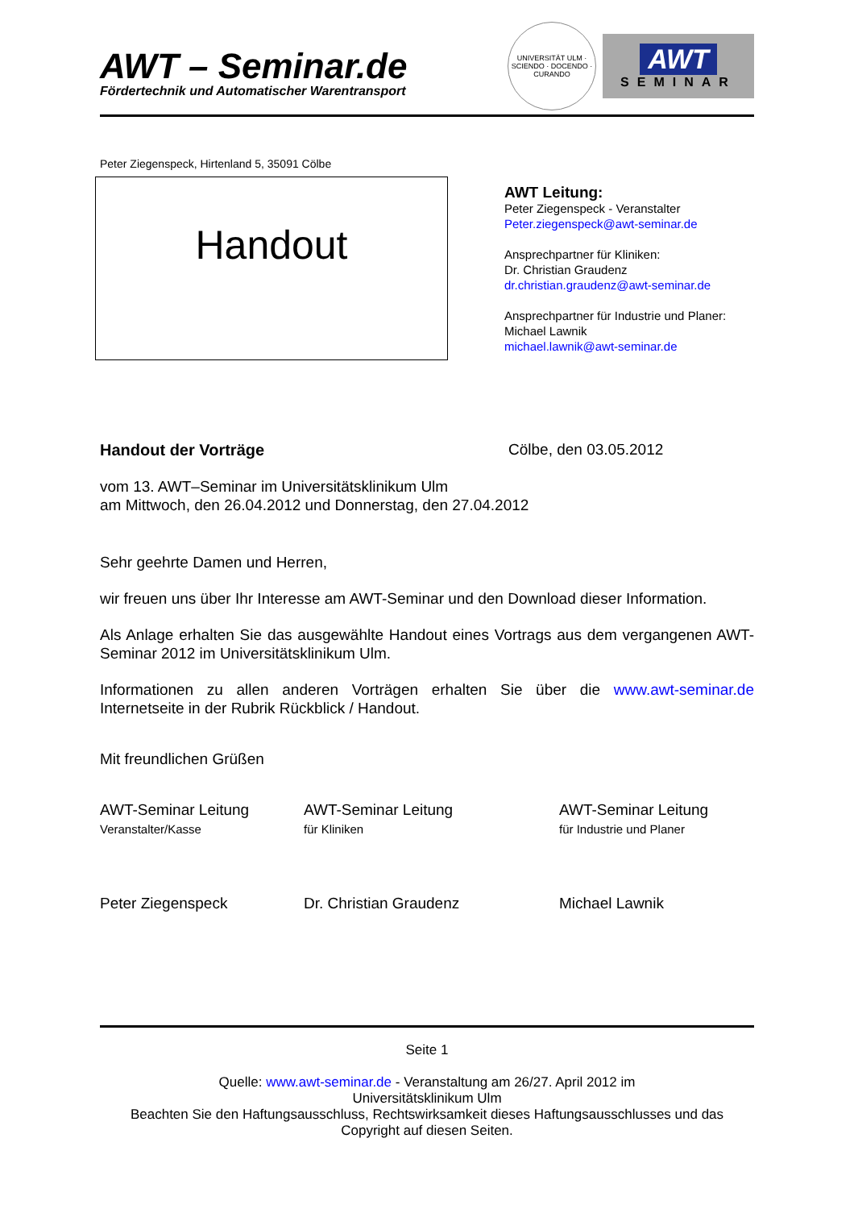AWT – Seminar.de
Fördertechnik und Automatischer Warentransport
UNIVERSITÄT ULM · SCIENDO · DOCENDO · CURANDO
AWT
SEMINAR
Peter Ziegenspeck, Hirtenland 5, 35091 Cölbe
Handout
AWT Leitung:
Peter Ziegenspeck - Veranstalter
Peter.ziegenspeck@awt-seminar.de
Ansprechpartner für Kliniken:
Dr. Christian Graudenz
dr.christian.graudenz@awt-seminar.de
Ansprechpartner für Industrie und Planer:
Michael Lawnik
michael.lawnik@awt-seminar.de
Handout der Vorträge Cölbe, den 03.05.2012
vom 13. AWT–Seminar im Universitätsklinikum Ulm
am Mittwoch, den 26.04.2012 und Donnerstag, den 27.04.2012
Sehr geehrte Damen und Herren,
wir freuen uns über Ihr Interesse am AWT-Seminar und den Download dieser Information.
Als Anlage erhalten Sie das ausgewählte Handout eines Vortrags aus dem vergangenen AWT-Seminar 2012 im Universitätsklinikum Ulm.
Informationen zu allen anderen Vorträgen erhalten Sie über die www.awt-seminar.de Internetseite in der Rubrik Rückblick / Handout.
Mit freundlichen Grüßen
AWT-Seminar Leitung
Veranstalter/Kasse
Peter Ziegenspeck
AWT-Seminar Leitung
für Kliniken
Dr. Christian Graudenz
AWT-Seminar Leitung
für Industrie und Planer
Michael Lawnik
Seite 1
Quelle: www.awt-seminar.de - Veranstaltung am 26/27. April 2012 im
Universitätsklinikum Ulm
Beachten Sie den Haftungsausschluss, Rechtswirksamkeit dieses Haftungsausschlusses und das
Copyright auf diesen Seiten.